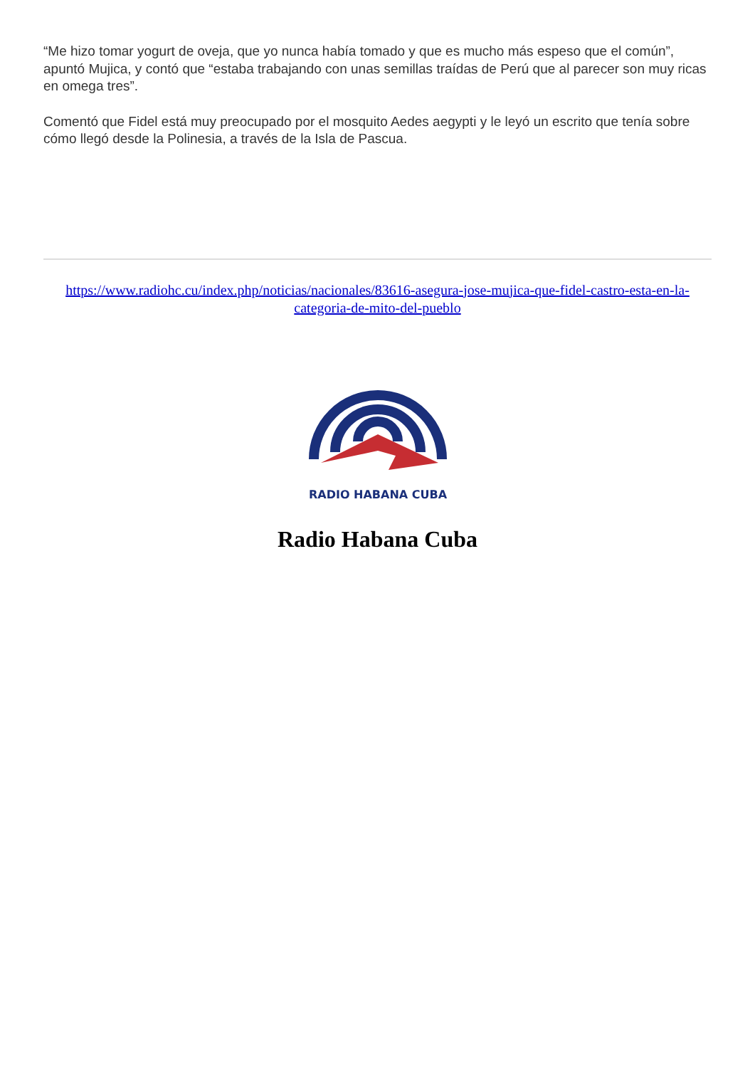“Me hizo tomar yogurt de oveja, que yo nunca había tomado y que es mucho más espeso que el común”, apuntó Mujica, y contó que “estaba trabajando con unas semillas traídas de Perú que al parecer son muy ricas en omega tres”.
Comentó que Fidel está muy preocupado por el mosquito Aedes aegypti y le leyó un escrito que tenía sobre cómo llegó desde la Polinesia, a través de la Isla de Pascua.
https://www.radiohc.cu/index.php/noticias/nacionales/83616-asegura-jose-mujica-que-fidel-castro-esta-en-la-categoria-de-mito-del-pueblo
RADIO HABANA CUBA
Radio Habana Cuba